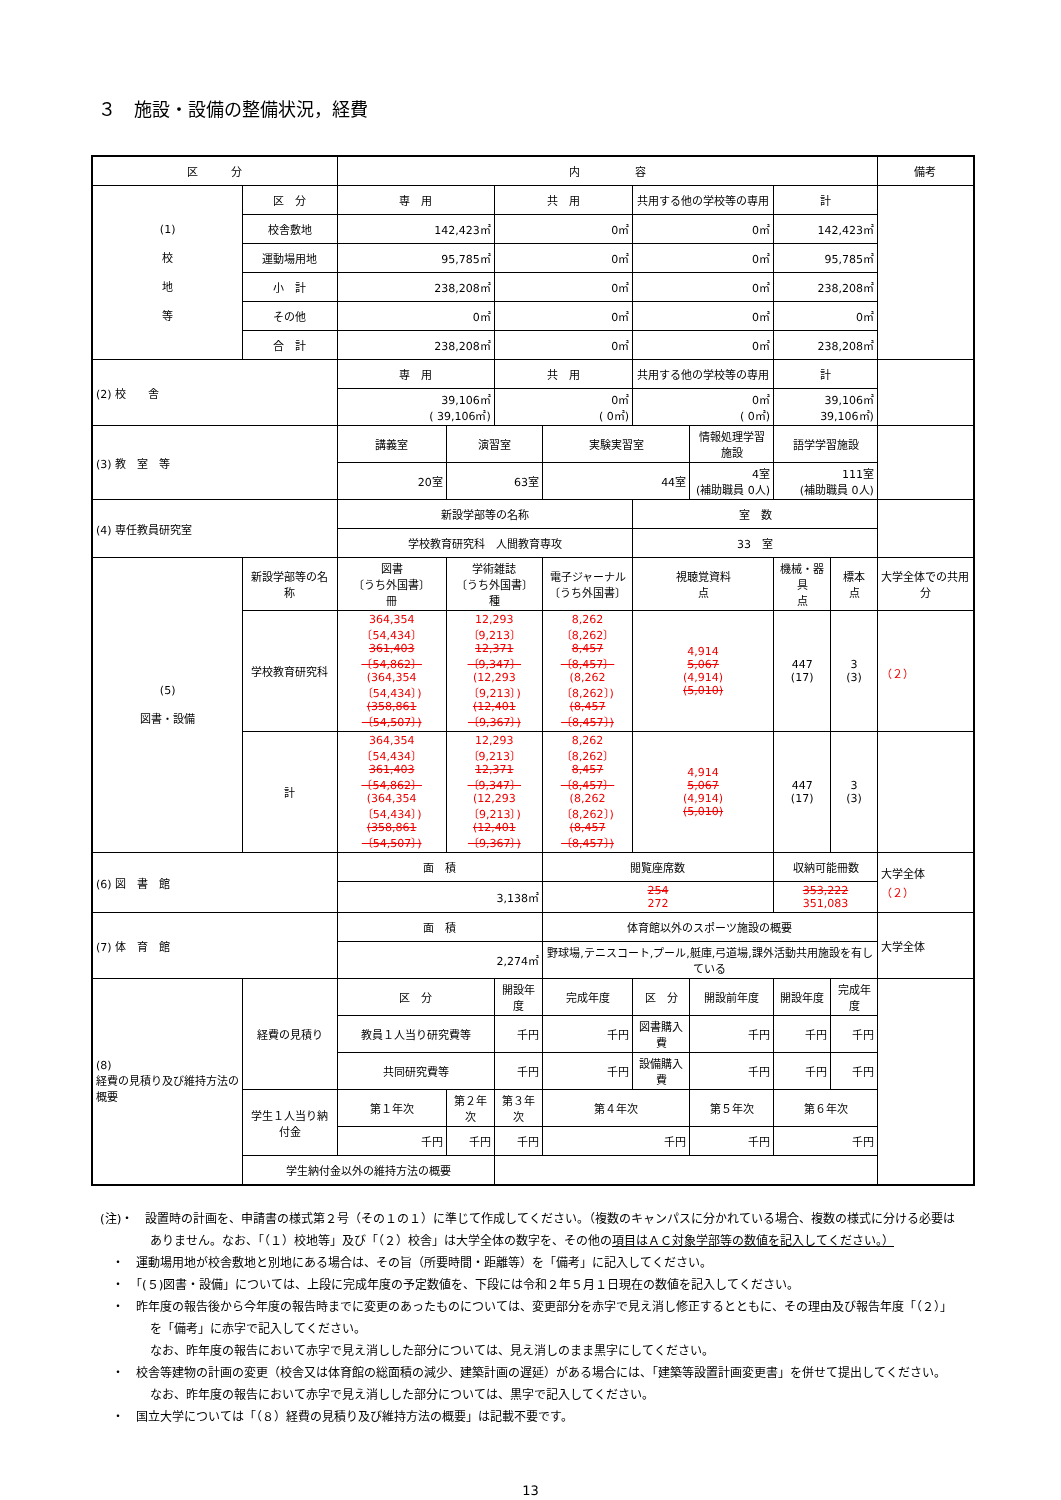３　施設・設備の整備状況，経費
| 区 分 | | 内 容 | | | | | | | | 備考 |
| --- | --- | --- | --- | --- | --- | --- | --- | --- | --- | --- |
| (1) 校 地 等 | 区 分 | 専 用 | | 共 用 | | 共用する他の学校等の専用 | | 計 | | |
| | 校舎敷地 | 142,423㎡ | | 0㎡ | | 0㎡ | | 142,423㎡ | | |
| | 運動場用地 | 95,785㎡ | | 0㎡ | | 0㎡ | | 95,785㎡ | | |
| | 小 計 | 238,208㎡ | | 0㎡ | | 0㎡ | | 238,208㎡ | | |
| | その他 | 0㎡ | | 0㎡ | | 0㎡ | | 0㎡ | | |
| | 合 計 | 238,208㎡ | | 0㎡ | | 0㎡ | | 238,208㎡ | | |
| (2) 校 舎 | | 専 用 | | 共 用 | | 共用する他の学校等の専用 | | 計 | | |
| | | 39,106㎡ ( 39,106㎡) | | 0㎡ ( 0㎡) | | 0㎡ ( 0㎡) | | 39,106㎡ 39,106㎡) | | |
| (3) 教 室 等 | | 講義室 | 演習室 | | 実験実習室 | | 情報処理学習施設 | 語学学習施設 | | |
| | | 20室 | 63室 | | 44室 | | 4室 (補助職員 0人) | 111室 (補助職員 0人) | | |
| (4) 専任教員研究室 | | 新設学部等の名称 | | | | 室 数 | | | | |
| | | 学校教育研究科 人間教育専攻 | | | | 33 室 | | | | |
| (5) 図書・設備 | 新設学部等の名称 | 図書 〔うち外国書〕 冊 | 学術雑誌 〔うち外国書〕 種 | | 電子ジャーナル 〔うち外国書〕 | 視聴覚資料 点 | | 機械・器具 点 | 標本 点 | 大学全体での共用分 |
| | 学校教育研究科 | 364,354〔54,434〕 361,403〔54,862〕 (364,354〔54,434〕) (358,861〔54,507〕) | 12,293〔9,213〕 12,371〔9,347〕 (12,293〔9,213〕) (12,401〔9,367〕) | | 8,262〔8,262〕 8,457〔8,457〕 (8,262〔8,262〕) (8,457〔8,457〕) | 4,914 5,067 (4,914) (5,010) | | 447 (17) | 3 (3) | （２） |
| | 計 | 364,354〔54,434〕 361,403〔54,862〕 (364,354〔54,434〕) (358,861〔54,507〕) | 12,293〔9,213〕 12,371〔9,347〕 (12,293〔9,213〕) (12,401〔9,367〕) | | 8,262〔8,262〕 8,457〔8,457〕 (8,262〔8,262〕) (8,457〔8,457〕) | 4,914 5,067 (4,914) (5,010) | | 447 (17) | 3 (3) | |
| (6) 図 書 館 | | 面 積 | | | 閲覧座席数 | | | 収納可能冊数 | | 大学全体 （２） |
| | | 3,138㎡ | | | 254 272 | | | 353,222 351,083 | | |
| (7) 体 育 館 | | 面 積 | | | 体育館以外のスポーツ施設の概要 | | | | | 大学全体 |
| | | 2,274㎡ | | | 野球場,テニスコート,プール,艇庫,弓道場,課外活動共用施設を有している | | | | | |
| (8) 経費の見積り及び維持方法の概要 | 経費の見積り | 区 分 | | 開設年度 | 完成年度 | 区 分 | 開設前年度 | 開設年度 | 完成年度 | |
| | | 教員１人当り研究費等 | | 千円 | 千円 | 図書購入費 | 千円 | 千円 | 千円 | |
| | | 共同研究費等 | | 千円 | 千円 | 設備購入費 | 千円 | 千円 | 千円 | |
| | 学生１人当り納付金 | 第１年次 | 第２年次 | 第３年次 | 第４年次 | | 第５年次 | 第６年次 | | |
| | | 千円 | 千円 | 千円 | 千円 | | 千円 | 千円 | | |
| | 学生納付金以外の維持方法の概要 | | | | | | | | | |
(注)・　設置時の計画を、申請書の様式第２号（その１の１）に準じて作成してください。（複数のキャンパスに分かれている場合、複数の様式に分ける必要はありません。なお、「（１）校地等」及び「（２）校舎」は大学全体の数字を、その他の項目はＡＣ対象学部等の数値を記入してください。）
　・　運動場用地が校舎敷地と別地にある場合は、その旨（所要時間・距離等）を「備考」に記入してください。
　・　「(５)図書・設備」については、上段に完成年度の予定数値を、下段には令和２年５月１日現在の数値を記入してください。
　・　昨年度の報告後から今年度の報告時までに変更のあったものについては、変更部分を赤字で見え消し修正するとともに、その理由及び報告年度「（２）」を「備考」に赤字で記入してください。
なお、昨年度の報告において赤字で見え消しした部分については、見え消しのまま黒字にしてください。
　・　校舎等建物の計画の変更（校舎又は体育館の総面積の減少、建築計画の遅延）がある場合には、「建築等設置計画変更書」を併せて提出してください。
なお、昨年度の報告において赤字で見え消しした部分については、黒字で記入してください。
　・　国立大学については「（８）経費の見積り及び維持方法の概要」は記載不要です。
13